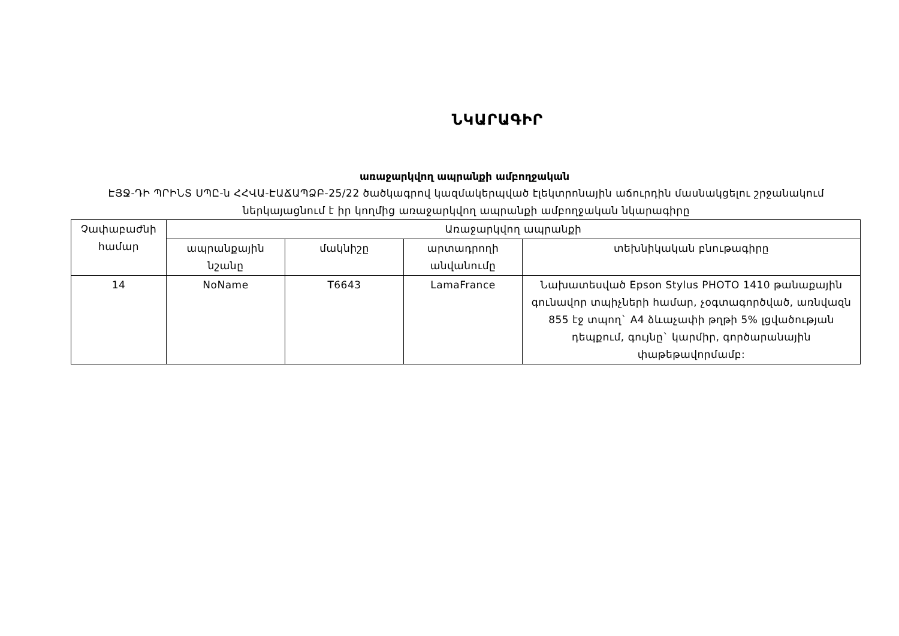ՆԿԱՐԱԳԻՐ
առաջարկվող ապրանքի ամբողջական
ԷՅՋ-ԴԻ ՊՐԻՆՏ ՍՊԸ-ն ՀՀՎԱ-ԷԱՃԱՊՁԲ-25/22 ծածկագրով կազմակերպված էլեկտրոնային աճուրդին մասնակցելու շրջանակում ներկայացնում է իր կողմից առաջարկվող ապրանքի ամբողջական նկարագիրը
| Չափաբաժնի համար | Առաջարկվող ապրանքի | | | |
| --- | --- | --- | --- | --- |
| | ապրանքային նշանը | մակնիշը | արտադրողի անվանումը | տեխնիկական բնութագիրը |
| 14 | NoName | T6643 | LamaFrance | Նախատեսված Epson Stylus PHOTO 1410 թանաքային գունավոր տպիչների համար, չօգտագործված, առնվազն 855 էջ տպող` A4 ձևաչափի թղթի 5% լցվածության դեպքում, գույնը` կարմիր, գործարանային փաթեթավորմամբ: |